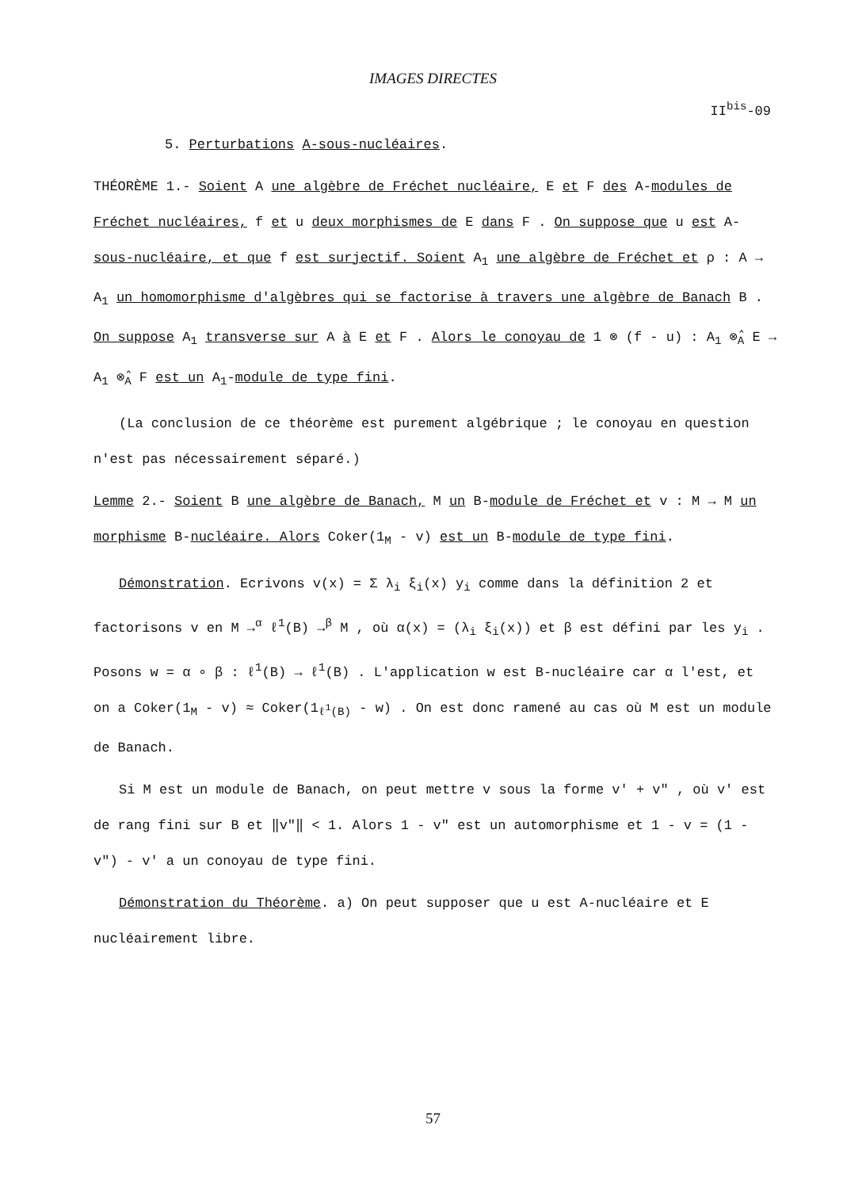IMAGES DIRECTES
II<sup>bis</sup>-09
5. Perturbations A-sous-nucléaires.
THÉORÈME 1.- Soient A une algèbre de Fréchet nucléaire, E et F des A-modules de Fréchet nucléaires, f et u deux morphismes de E dans F . On suppose que u est A-sous-nucléaire, et que f est surjectif. Soient A<sub>1</sub> une algèbre de Fréchet et ρ : A → A<sub>1</sub> un homomorphisme d'algèbres qui se factorise à travers une algèbre de Banach B . On suppose A<sub>1</sub> transverse sur A à E et F . Alors le conoyau de 1 ⊗ (f - u) : A<sub>1</sub> ⊗̂<sub>A</sub> E → A<sub>1</sub> ⊗̂<sub>A</sub> F est un A<sub>1</sub>-module de type fini.
(La conclusion de ce théorème est purement algébrique ; le conoyau en question n'est pas nécessairement séparé.)
Lemme 2.- Soient B une algèbre de Banach, M un B-module de Fréchet et v : M → M un morphisme B-nucléaire. Alors Coker(1<sub>M</sub> - v) est un B-module de type fini.
Démonstration. Ecrivons v(x) = Σ λ<sub>i</sub> ξ<sub>i</sub>(x) y<sub>i</sub> comme dans la définition 2 et factorisons v en M →<sup>α</sup> ℓ<sup>1</sup>(B) →<sup>β</sup> M , où α(x) = (λ<sub>i</sub> ξ<sub>i</sub>(x)) et β est défini par les y<sub>i</sub> . Posons w = α ∘ β : ℓ<sup>1</sup>(B) → ℓ<sup>1</sup>(B) . L'application w est B-nucléaire car α l'est, et on a Coker(1<sub>M</sub> - v) ≈ Coker(1<sub>ℓ<sup>1</sup>(B)</sub> - w) . On est donc ramené au cas où M est un module de Banach.
Si M est un module de Banach, on peut mettre v sous la forme v' + v" , où v' est de rang fini sur B et ‖v"‖ < 1. Alors 1 - v" est un automorphisme et 1 - v = (1 - v") - v' a un conoyau de type fini.
Démonstration du Théorème. a) On peut supposer que u est A-nucléaire et E nucléairement libre.
57